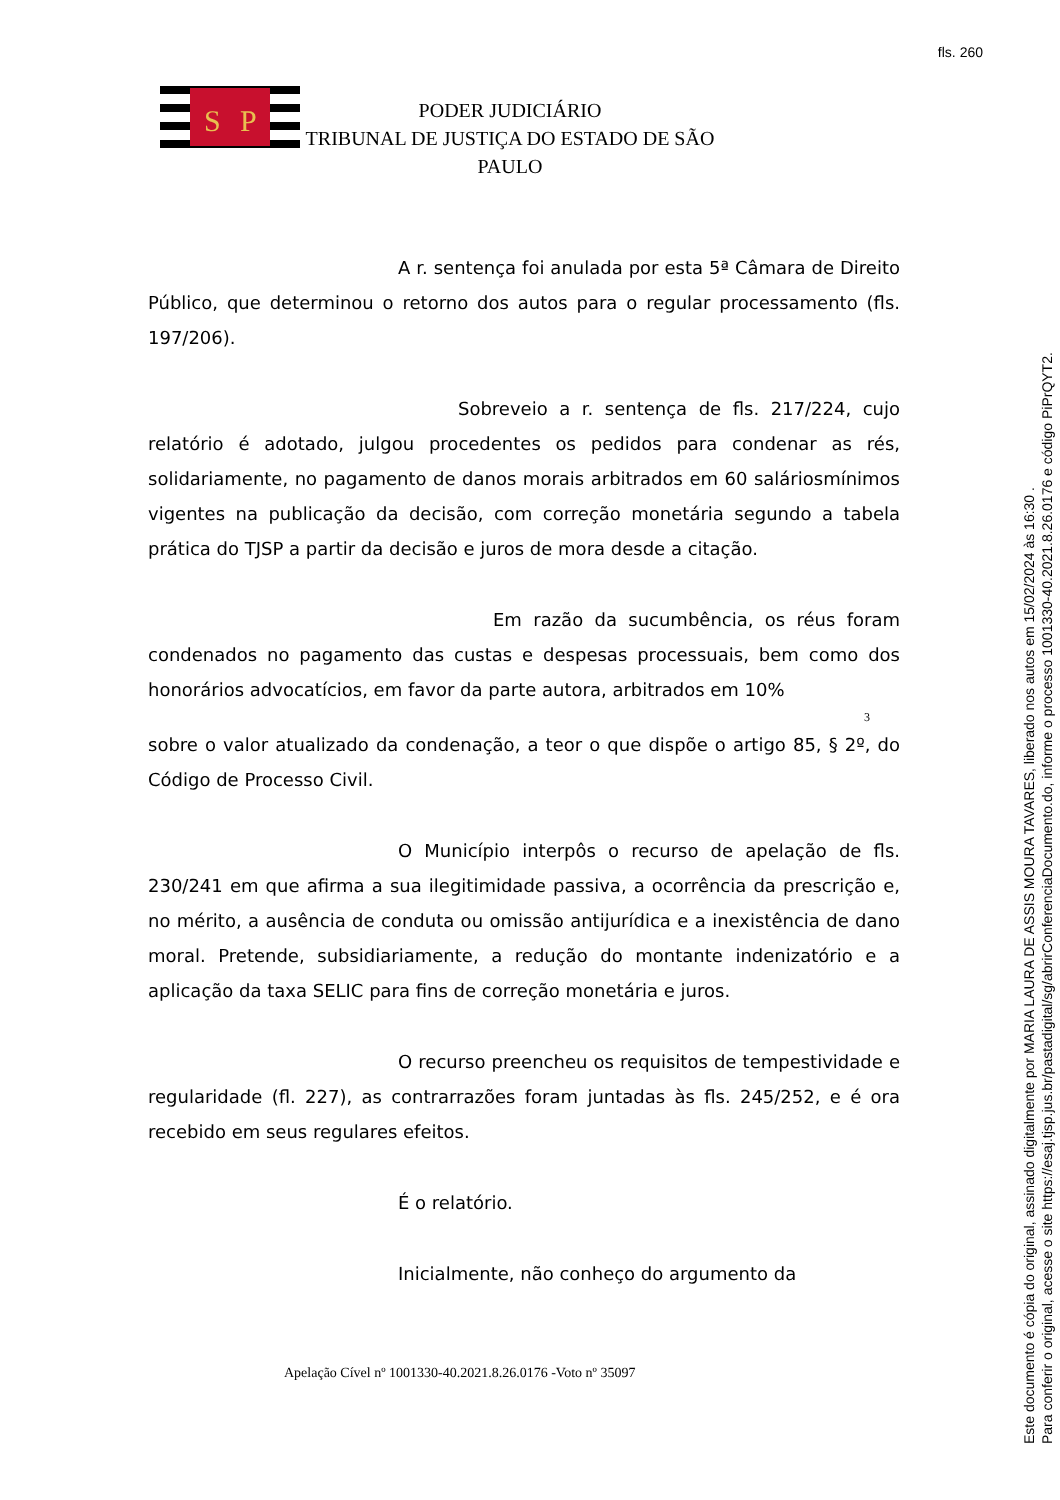fls. 260
S
P
PODER JUDICIÁRIO
TRIBUNAL DE JUSTIÇA DO ESTADO DE SÃO PAULO
A r. sentença foi anulada por esta 5ª Câmara de Direito Público, que determinou o retorno dos autos para o regular processamento (fls. 197/206).
Sobreveio a r. sentença de fls. 217/224, cujo relatório é adotado, julgou procedentes os pedidos para condenar as rés, solidariamente, no pagamento de danos morais arbitrados em 60 saláriosmínimos vigentes na publicação da decisão, com correção monetária segundo a tabela prática do TJSP a partir da decisão e juros de mora desde a citação.
Em razão da sucumbência, os réus foram condenados no pagamento das custas e despesas processuais, bem como dos honorários advocatícios, em favor da parte autora, arbitrados em 10%
3
sobre o valor atualizado da condenação, a teor o que dispõe o artigo 85, § 2º, do Código de Processo Civil.
O Município interpôs o recurso de apelação de fls. 230/241 em que afirma a sua ilegitimidade passiva, a ocorrência da prescrição e, no mérito, a ausência de conduta ou omissão antijurídica e a inexistência de dano moral. Pretende, subsidiariamente, a redução do montante indenizatório e a aplicação da taxa SELIC para fins de correção monetária e juros.
O recurso preencheu os requisitos de tempestividade e regularidade (fl. 227), as contrarrazões foram juntadas às fls. 245/252, e é ora recebido em seus regulares efeitos.
É o relatório.
Inicialmente, não conheço do argumento da
Apelação Cível nº 1001330-40.2021.8.26.0176 -Voto nº 35097
Este documento é cópia do original, assinado digitalmente por MARIA LAURA DE ASSIS MOURA TAVARES, liberado nos autos em 15/02/2024 às 16:30 .
Para conferir o original, acesse o site https://esaj.tjsp.jus.br/pastadigital/sg/abrirConferenciaDocumento.do, informe o processo 1001330-40.2021.8.26.0176 e código PiPrQYT2.